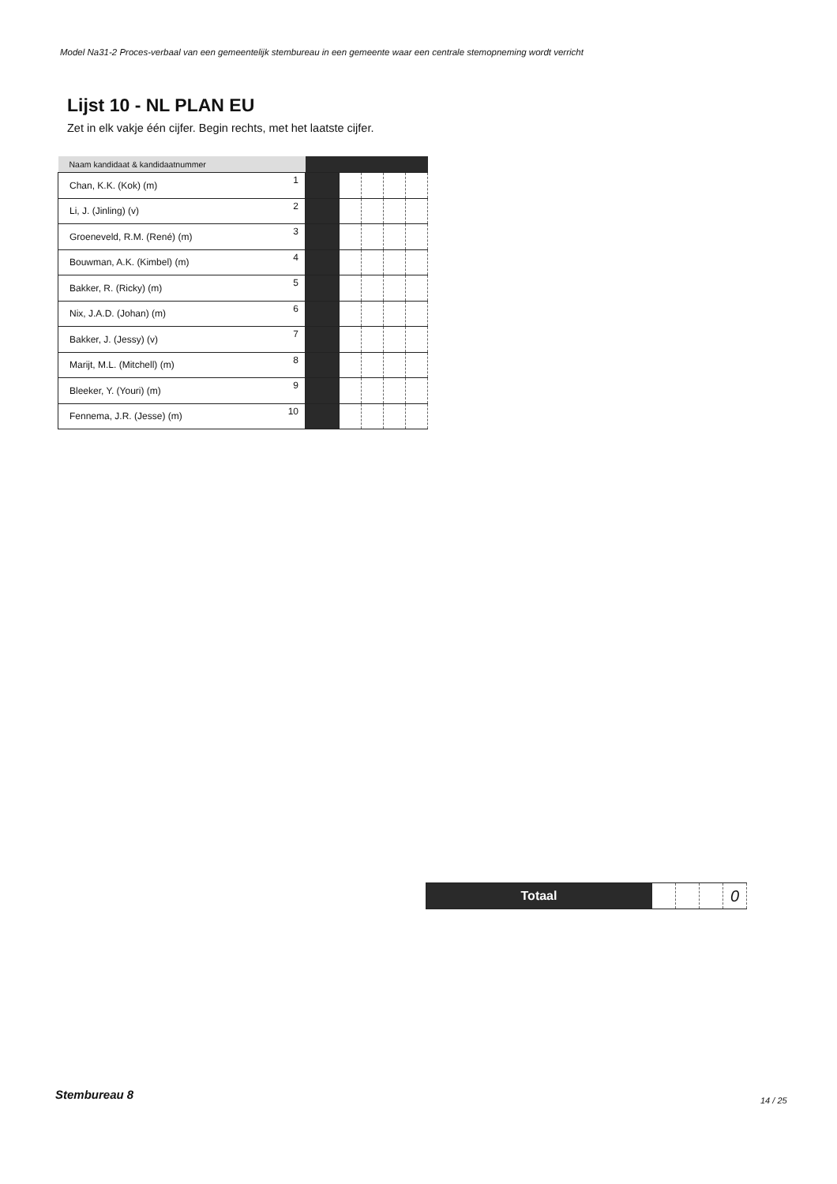Model Na31-2 Proces-verbaal van een gemeentelijk stembureau in een gemeente waar een centrale stemopneming wordt verricht
Lijst 10 - NL PLAN EU
Zet in elk vakje één cijfer. Begin rechts, met het laatste cijfer.
| Naam kandidaat & kandidaatnummer | | | | | | |
| --- | --- | --- | --- | --- | --- | --- |
| Chan, K.K. (Kok) (m) | 1 | | | | | |
| Li, J. (Jinling) (v) | 2 | | | | | |
| Groeneveld, R.M. (René) (m) | 3 | | | | | |
| Bouwman, A.K. (Kimbel) (m) | 4 | | | | | |
| Bakker, R. (Ricky) (m) | 5 | | | | | |
| Nix, J.A.D. (Johan) (m) | 6 | | | | | |
| Bakker, J. (Jessy) (v) | 7 | | | | | |
| Marijt, M.L. (Mitchell) (m) | 8 | | | | | |
| Bleeker, Y. (Youri) (m) | 9 | | | | | |
| Fennema, J.R. (Jesse) (m) | 10 | | | | | |
| Totaal | | | | 0 |
Stembureau 8 14 / 25